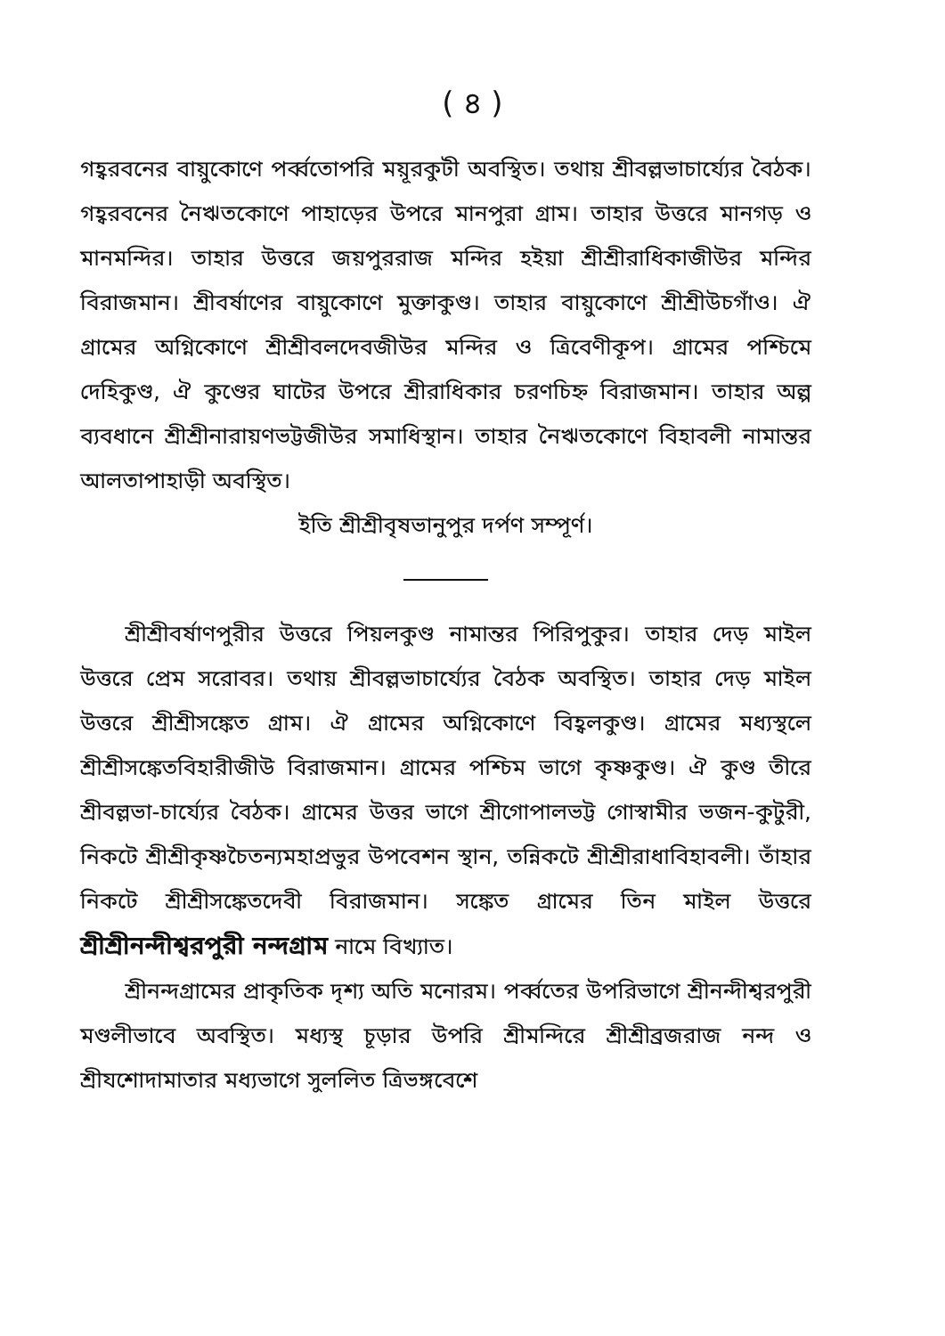( ৪ )
গহ্বরবনের বায়ুকোণে পর্ব্বতোপরি ময়ূরকুটী অবস্থিত। তথায় শ্রীবল্লভাচার্য্যের বৈঠক। গহ্বরবনের নৈঋতকোণে পাহাড়ের উপরে মানপুরা গ্রাম। তাহার উত্তরে মানগড় ও মানমন্দির। তাহার উত্তরে জয়পুররাজ মন্দির হইয়া শ্রীশ্রীরাধিকাজীউর মন্দির বিরাজমান। শ্রীবর্ষাণের বায়ুকোণে মুক্তাকুণ্ড। তাহার বায়ুকোণে শ্রীশ্রীউচগাঁও। ঐ গ্রামের অগ্নিকোণে শ্রীশ্রীবলদেবজীউর মন্দির ও ত্রিবেণীকূপ। গ্রামের পশ্চিমে দেহিকুণ্ড, ঐ কুণ্ডের ঘাটের উপরে শ্রীরাধিকার চরণচিহ্ন বিরাজমান। তাহার অল্প ব্যবধানে শ্রীশ্রীনারায়ণভট্টজীউর সমাধিস্থান। তাহার নৈঋতকোণে বিহাবলী নামান্তর আলতাপাহাড়ী অবস্থিত।
ইতি শ্রীশ্রীবৃষভানুপুর দর্পণ সম্পূর্ণ।
শ্রীশ্রীবর্ষাণপুরীর উত্তরে পিয়লকুণ্ড নামান্তর পিরিপুকুর। তাহার দেড় মাইল উত্তরে প্রেম সরোবর। তথায় শ্রীবল্লভাচার্য্যের বৈঠক অবস্থিত। তাহার দেড় মাইল উত্তরে শ্রীশ্রীসঙ্কেত গ্রাম। ঐ গ্রামের অগ্নিকোণে বিহ্বলকুণ্ড। গ্রামের মধ্যস্থলে শ্রীশ্রীসঙ্কেতবিহারীজীউ বিরাজমান। গ্রামের পশ্চিম ভাগে কৃষ্ণকুণ্ড। ঐ কুণ্ড তীরে শ্রীবল্লভা-চার্য্যের বৈঠক। গ্রামের উত্তর ভাগে শ্রীগোপালভট্ট গোস্বামীর ভজন-কুটুরী, নিকটে শ্রীশ্রীকৃষ্ণচৈতন্যমহাপ্রভুর উপবেশন স্থান, তন্নিকটে শ্রীশ্রীরাধাবিহাবলী। তাঁহার নিকটে শ্রীশ্রীসঙ্কেতদেবী বিরাজমান। সঙ্কেত গ্রামের তিন মাইল উত্তরে শ্রীশ্রীনন্দীশ্বরপুরী নন্দগ্রাম নামে বিখ্যাত।
শ্রীনন্দগ্রামের প্রাকৃতিক দৃশ্য অতি মনোরম। পর্ব্বতের উপরিভাগে শ্রীনন্দীশ্বরপুরী মণ্ডলীভাবে অবস্থিত। মধ্যস্থ চূড়ার উপরি শ্রীমন্দিরে শ্রীশ্রীব্রজরাজ নন্দ ও শ্রীযশোদামাতার মধ্যভাগে সুললিত ত্রিভঙ্গবেশে